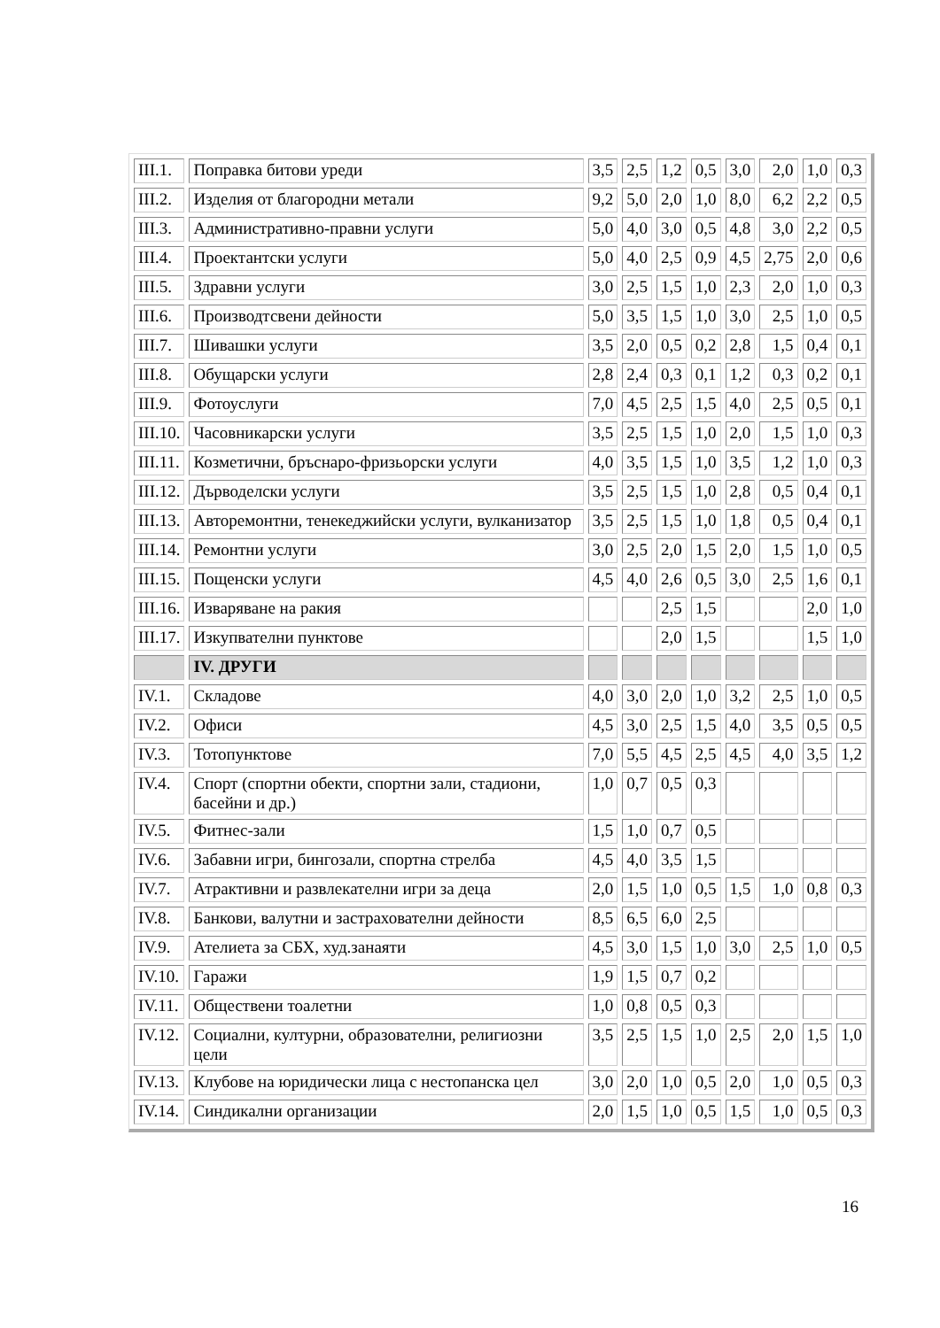| III.1. | Поправка битови уреди | 3,5 | 2,5 | 1,2 | 0,5 | 3,0 | 2,0 | 1,0 | 0,3 |
| III.2. | Изделия от благородни метали | 9,2 | 5,0 | 2,0 | 1,0 | 8,0 | 6,2 | 2,2 | 0,5 |
| III.3. | Административно-правни услуги | 5,0 | 4,0 | 3,0 | 0,5 | 4,8 | 3,0 | 2,2 | 0,5 |
| III.4. | Проектантски услуги | 5,0 | 4,0 | 2,5 | 0,9 | 4,5 | 2,75 | 2,0 | 0,6 |
| III.5. | Здравни услуги | 3,0 | 2,5 | 1,5 | 1,0 | 2,3 | 2,0 | 1,0 | 0,3 |
| III.6. | Производтсвени дейности | 5,0 | 3,5 | 1,5 | 1,0 | 3,0 | 2,5 | 1,0 | 0,5 |
| III.7. | Шивашки услуги | 3,5 | 2,0 | 0,5 | 0,2 | 2,8 | 1,5 | 0,4 | 0,1 |
| III.8. | Обущарски услуги | 2,8 | 2,4 | 0,3 | 0,1 | 1,2 | 0,3 | 0,2 | 0,1 |
| III.9. | Фотоуслуги | 7,0 | 4,5 | 2,5 | 1,5 | 4,0 | 2,5 | 0,5 | 0,1 |
| III.10. | Часовникарски услуги | 3,5 | 2,5 | 1,5 | 1,0 | 2,0 | 1,5 | 1,0 | 0,3 |
| III.11. | Козметични, бръснаро-фризьорски услуги | 4,0 | 3,5 | 1,5 | 1,0 | 3,5 | 1,2 | 1,0 | 0,3 |
| III.12. | Дърводелски услуги | 3,5 | 2,5 | 1,5 | 1,0 | 2,8 | 0,5 | 0,4 | 0,1 |
| III.13. | Авторемонтни, тенекеджийски услуги, вулканизатор | 3,5 | 2,5 | 1,5 | 1,0 | 1,8 | 0,5 | 0,4 | 0,1 |
| III.14. | Ремонтни услуги | 3,0 | 2,5 | 2,0 | 1,5 | 2,0 | 1,5 | 1,0 | 0,5 |
| III.15. | Пощенски услуги | 4,5 | 4,0 | 2,6 | 0,5 | 3,0 | 2,5 | 1,6 | 0,1 |
| III.16. | Изваряване на ракия | | | 2,5 | 1,5 | | | 2,0 | 1,0 |
| III.17. | Изкупвателни пунктове | | | 2,0 | 1,5 | | | 1,5 | 1,0 |
| | IV. ДРУГИ | | | | | | | | |
| IV.1. | Складове | 4,0 | 3,0 | 2,0 | 1,0 | 3,2 | 2,5 | 1,0 | 0,5 |
| IV.2. | Офиси | 4,5 | 3,0 | 2,5 | 1,5 | 4,0 | 3,5 | 0,5 | 0,5 |
| IV.3. | Тотопунктове | 7,0 | 5,5 | 4,5 | 2,5 | 4,5 | 4,0 | 3,5 | 1,2 |
| IV.4. | Спорт (спортни обекти, спортни зали, стадиони, басейни и др.) | 1,0 | 0,7 | 0,5 | 0,3 | | | | |
| IV.5. | Фитнес-зали | 1,5 | 1,0 | 0,7 | 0,5 | | | | |
| IV.6. | Забавни игри, бингозали, спортна стрелба | 4,5 | 4,0 | 3,5 | 1,5 | | | | |
| IV.7. | Атрактивни и развлекателни игри за деца | 2,0 | 1,5 | 1,0 | 0,5 | 1,5 | 1,0 | 0,8 | 0,3 |
| IV.8. | Банкови, валутни и застрахователни дейности | 8,5 | 6,5 | 6,0 | 2,5 | | | | |
| IV.9. | Ателиета за СБХ, худ.занаяти | 4,5 | 3,0 | 1,5 | 1,0 | 3,0 | 2,5 | 1,0 | 0,5 |
| IV.10. | Гаражи | 1,9 | 1,5 | 0,7 | 0,2 | | | | |
| IV.11. | Обществени тоалетни | 1,0 | 0,8 | 0,5 | 0,3 | | | | |
| IV.12. | Социални, културни, образователни, религиозни цели | 3,5 | 2,5 | 1,5 | 1,0 | 2,5 | 2,0 | 1,5 | 1,0 |
| IV.13. | Клубове на юридически лица с нестопанска цел | 3,0 | 2,0 | 1,0 | 0,5 | 2,0 | 1,0 | 0,5 | 0,3 |
| IV.14. | Синдикални организации | 2,0 | 1,5 | 1,0 | 0,5 | 1,5 | 1,0 | 0,5 | 0,3 |
16